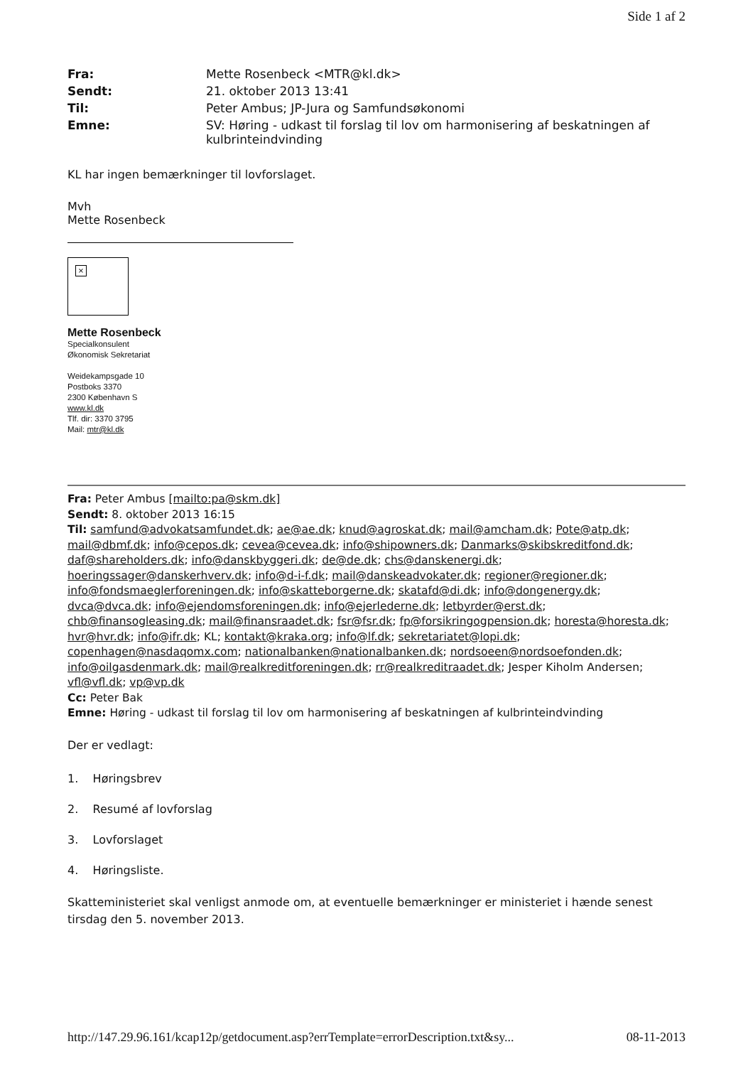Side 1 af 2
Fra: Mette Rosenbeck <MTR@kl.dk> Sendt: 21. oktober 2013 13:41 Til: Peter Ambus; JP-Jura og Samfundsøkonomi Emne: SV: Høring - udkast til forslag til lov om harmonisering af beskatningen af kulbrinteindvinding
KL har ingen bemærkninger til lovforslaget.
Mvh
Mette Rosenbeck
×
Mette Rosenbeck
Specialkonsulent
Økonomisk Sekretariat
Weidekampsgade 10
Postboks 3370
2300 København S
www.kl.dk
Tlf. dir: 3370 3795
Mail: mtr@kl.dk
Fra: Peter Ambus [mailto:pa@skm.dk]
Sendt: 8. oktober 2013 16:15
Til: samfund@advokatsamfundet.dk; ae@ae.dk; knud@agroskat.dk; mail@amcham.dk; Pote@atp.dk; mail@dbmf.dk; info@cepos.dk; cevea@cevea.dk; info@shipowners.dk; Danmarks@skibskreditfond.dk; daf@shareholders.dk; info@danskbyggeri.dk; de@de.dk; chs@danskenergi.dk; hoeringssager@danskerhverv.dk; info@d-i-f.dk; mail@danskeadvokater.dk; regioner@regioner.dk; info@fondsmaeglerforeningen.dk; info@skatteborgerne.dk; skatafd@di.dk; info@dongenergy.dk; dvca@dvca.dk; info@ejendomsforeningen.dk; info@ejerlederne.dk; letbyrder@erst.dk; chb@finansogleasing.dk; mail@finansraadet.dk; fsr@fsr.dk; fp@forsikringogpension.dk; horesta@horesta.dk; hvr@hvr.dk; info@ifr.dk; KL; kontakt@kraka.org; info@lf.dk; sekretariatet@lopi.dk; copenhagen@nasdaqomx.com; nationalbanken@nationalbanken.dk; nordsoeen@nordsoefonden.dk; info@oilgasdenmark.dk; mail@realkreditforeningen.dk; rr@realkreditraadet.dk; Jesper Kiholm Andersen; vfl@vfl.dk; vp@vp.dk
Cc: Peter Bak
Emne: Høring - udkast til forslag til lov om harmonisering af beskatningen af kulbrinteindvinding
Der er vedlagt:
1. Høringsbrev
2. Resumé af lovforslag
3. Lovforslaget
4. Høringsliste.
Skatteministeriet skal venligst anmode om, at eventuelle bemærkninger er ministeriet i hænde senest tirsdag den 5. november 2013.
http://147.29.96.161/kcap12p/getdocument.asp?errTemplate=errorDescription.txt&sy... 08-11-2013